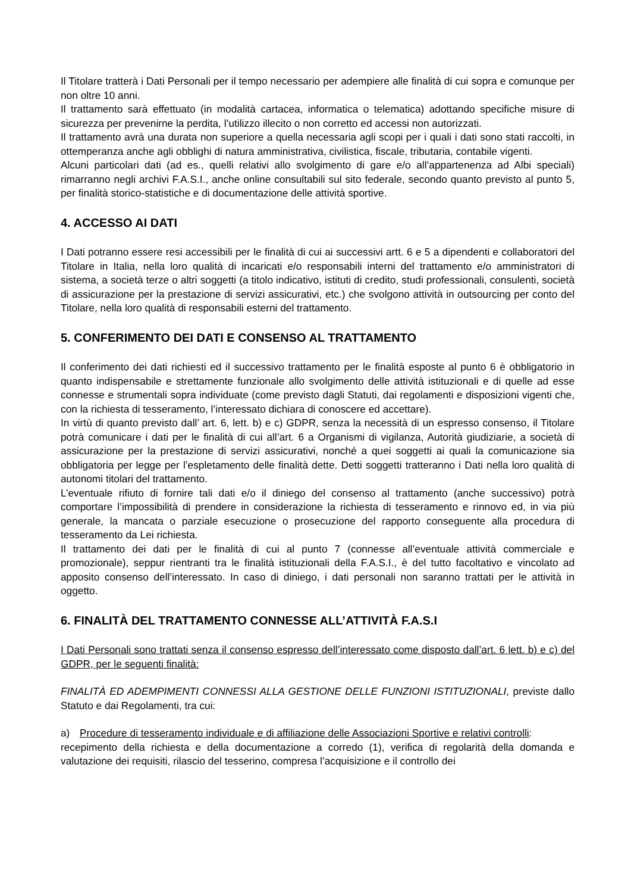Il Titolare tratterà i Dati Personali per il tempo necessario per adempiere alle finalità di cui sopra e comunque per non oltre 10 anni.
Il trattamento sarà effettuato (in modalità cartacea, informatica o telematica) adottando specifiche misure di sicurezza per prevenirne la perdita, l’utilizzo illecito o non corretto ed accessi non autorizzati.
Il trattamento avrà una durata non superiore a quella necessaria agli scopi per i quali i dati sono stati raccolti, in ottemperanza anche agli obblighi di natura amministrativa, civilistica, fiscale, tributaria, contabile vigenti.
Alcuni particolari dati (ad es., quelli relativi allo svolgimento di gare e/o all’appartenenza ad Albi speciali) rimarranno negli archivi F.A.S.I., anche online consultabili sul sito federale, secondo quanto previsto al punto 5, per finalità storico-statistiche e di documentazione delle attività sportive.
4. ACCESSO AI DATI
I Dati potranno essere resi accessibili per le finalità di cui ai successivi artt. 6 e 5 a dipendenti e collaboratori del Titolare in Italia, nella loro qualità di incaricati e/o responsabili interni del trattamento e/o amministratori di sistema, a società terze o altri soggetti (a titolo indicativo, istituti di credito, studi professionali, consulenti, società di assicurazione per la prestazione di servizi assicurativi, etc.) che svolgono attività in outsourcing per conto del Titolare, nella loro qualità di responsabili esterni del trattamento.
5. CONFERIMENTO DEI DATI E CONSENSO AL TRATTAMENTO
Il conferimento dei dati richiesti ed il successivo trattamento per le finalità esposte al punto 6 è obbligatorio in quanto indispensabile e strettamente funzionale allo svolgimento delle attività istituzionali e di quelle ad esse connesse e strumentali sopra individuate (come previsto dagli Statuti, dai regolamenti e disposizioni vigenti che, con la richiesta di tesseramento, l’interessato dichiara di conoscere ed accettare).
In virtù di quanto previsto dall’ art. 6, lett. b) e c) GDPR, senza la necessità di un espresso consenso, il Titolare potrà comunicare i dati per le finalità di cui all’art. 6 a Organismi di vigilanza, Autorità giudiziarie, a società di assicurazione per la prestazione di servizi assicurativi, nonché a quei soggetti ai quali la comunicazione sia obbligatoria per legge per l’espletamento delle finalità dette. Detti soggetti tratteranno i Dati nella loro qualità di autonomi titolari del trattamento.
L’eventuale rifiuto di fornire tali dati e/o il diniego del consenso al trattamento (anche successivo) potrà comportare l’impossibilità di prendere in considerazione la richiesta di tesseramento e rinnovo ed, in via più generale, la mancata o parziale esecuzione o prosecuzione del rapporto conseguente alla procedura di tesseramento da Lei richiesta.
Il trattamento dei dati per le finalità di cui al punto 7 (connesse all’eventuale attività commerciale e promozionale), seppur rientranti tra le finalità istituzionali della F.A.S.I., è del tutto facoltativo e vincolato ad apposito consenso dell’interessato. In caso di diniego, i dati personali non saranno trattati per le attività in oggetto.
6. FINALITÀ DEL TRATTAMENTO CONNESSE ALL’ATTIVITÀ F.A.S.I
I Dati Personali sono trattati senza il consenso espresso dell’interessato come disposto dall’art. 6 lett. b) e c) del GDPR, per le seguenti finalità:
FINALITÀ ED ADEMPIMENTI CONNESSI ALLA GESTIONE DELLE FUNZIONI ISTITUZIONALI, previste dallo Statuto e dai Regolamenti, tra cui:
a) Procedure di tesseramento individuale e di affiliazione delle Associazioni Sportive e relativi controlli:
recepimento della richiesta e della documentazione a corredo (1), verifica di regolarità della domanda e valutazione dei requisiti, rilascio del tesserino, compresa l’acquisizione e il controllo dei